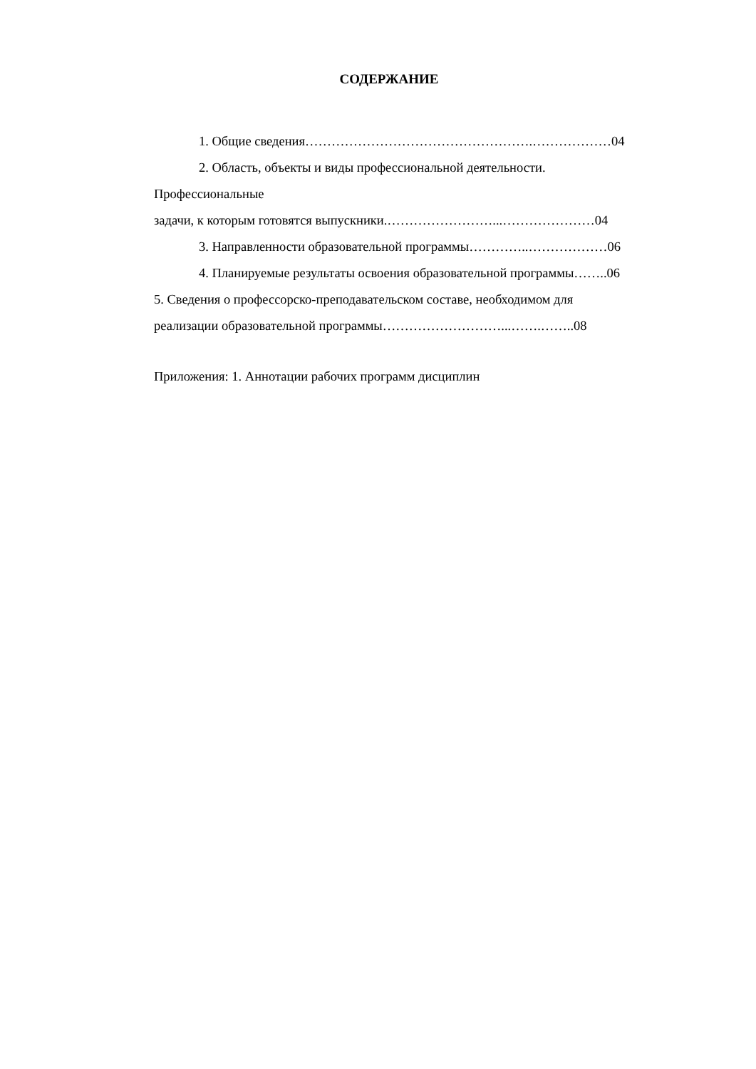СОДЕРЖАНИЕ
1. Общие сведения…………………………………………….………………04
2. Область, объекты и виды профессиональной деятельности.
Профессиональные
задачи, к которым готовятся выпускники.……………………...…………………04
3. Направленности образовательной программы…………..………………06
4. Планируемые результаты освоения образовательной программы……..06
5. Сведения о профессорско-преподавательском составе, необходимом для
реализации образовательной программы………………………...…….……..08
Приложения: 1. Аннотации рабочих программ дисциплин